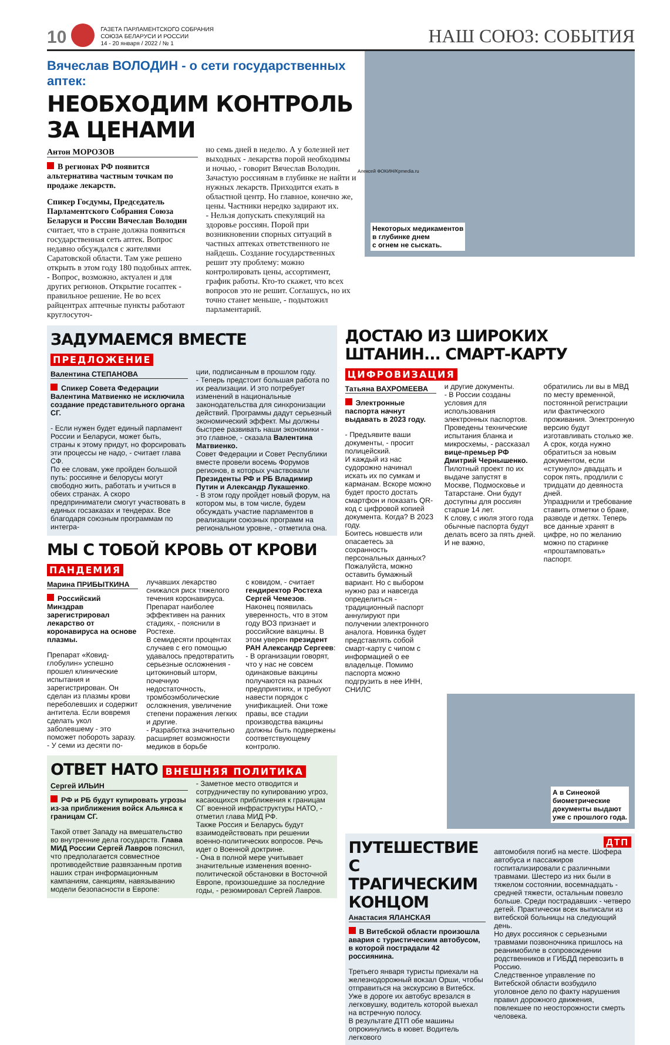10
ГАЗЕТА ПАРЛАМЕНТСКОГО СОБРАНИЯ
СОЮЗА БЕЛАРУСИ И РОССИИ
14 - 20 января / 2022 / № 1
НАШ СОЮЗ: СОБЫТИЯ
Вячеслав ВОЛОДИН - о сети государственных аптек:
НЕОБХОДИМ КОНТРОЛЬ ЗА ЦЕНАМИ
Антон МОРОЗОВ
В регионах РФ появится альтернатива частным точкам по продаже лекарств.
Спикер Госдумы, Председатель Парламентского Собрания Союза Беларуси и России Вячеслав Володин считает, что в стране должна появиться государственная сеть аптек. Вопрос недавно обсуждался с жителями Саратовской области. Там уже решено открыть в этом году 180 подобных аптек.
- Вопрос, возможно, актуален и для других регионов. Открытие госаптек - правильное решение. Не во всех райцентрах аптечные пункты работают круглосуточ-
но семь дней в неделю. А у болезней нет выходных - лекарства порой необходимы и ночью, - говорит Вячеслав Володин.
Зачастую россиянам в глубинке не найти и нужных лекарств. Приходится ехать в областной центр. Но главное, конечно же, цены. Частники нередко задирают их.
- Нельзя допускать спекуляций на здоровье россиян. Порой при возникновении спорных ситуаций в частных аптеках ответственного не найдешь. Создание государственных решит эту проблему: можно контролировать цены, ассортимент, график работы. Кто-то скажет, что всех вопросов это не решит. Соглашусь, но их точно станет меньше, - подытожил парламентарий.
Некоторых медикаментов
в глубинке днем
с огнем не сыскать.
Алексей ФОКИН/Kpmedia.ru
ЗАДУМАЕМСЯ ВМЕСТЕ ПРЕДЛОЖЕНИЕ
Валентина СТЕПАНОВА
Спикер Совета Федерации Валентина Матвиенко не исключила создание представительного органа СГ.
- Если нужен будет единый парламент России и Беларуси, может быть, страны к этому придут, но форсировать эти процессы не надо, - считает глава СФ.
По ее словам, уже пройден большой путь: россияне и белорусы могут свободно жить, работать и учиться в обеих странах. А скоро предприниматели смогут участвовать в единых госзаказах и тендерах. Все благодаря союзным программам по интегра-
ции, подписанным в прошлом году.
- Теперь предстоит большая работа по их реализации. И это потребует изменений в национальные законодательства для синхронизации действий. Программы дадут серьезный экономический эффект. Мы должны быстрее развивать наши экономики - это главное, - сказала Валентина Матвиенко.
Совет Федерации и Совет Республики вместе провели восемь Форумов регионов, в которых участвовали Президенты РФ и РБ Владимир Путин и Александр Лукашенко.
- В этом году пройдет новый форум, на котором мы, в том числе, будем обсуждать участие парламентов в реализации союзных программ на региональном уровне, - отметила она.
МЫ С ТОБОЙ КРОВЬ ОТ КРОВИ ПАНДЕМИЯ
Марина ПРИБЫТКИНА
Российский Минздрав зарегистрировал лекарство от коронавируса на основе плазмы.
Препарат «Ковид-глобулин» успешно прошел клинические испытания и зарегистрирован. Он сделан из плазмы крови переболевших и содержит антитела. Если вовремя сделать укол заболевшему - это поможет побороть заразу.
- У семи из десяти по-
лучавших лекарство снижался риск тяжелого течения коронавируса. Препарат наиболее эффективен на ранних стадиях, - пояснили в Ростехе.
В семидесяти процентах случаев с его помощью удавалось предотвратить серьезные осложнения - цитокиновый шторм, почечную недостаточность, тромбоэмболические осложнения, увеличение степени поражения легких и другие.
- Разработка значительно расширяет возможности медиков в борьбе
с ковидом, - считает гендиректор Ростеха Сергей Чемезов.
Наконец появилась уверенность, что в этом году ВОЗ признает и российские вакцины. В этом уверен президент РАН Александр Сергеев:
- В организации говорят, что у нас не совсем одинаковые вакцины получаются на разных предприятиях, и требуют навести порядок с унификацией. Они тоже правы, все стадии производства вакцины должны быть подвержены соответствующему контролю.
ОТВЕТ НАТО ВНЕШНЯЯ ПОЛИТИКА
Сергей ИЛЬИН
РФ и РБ будут купировать угрозы из-за приближения войск Альянса к границам СГ.
Такой ответ Западу на вмешательство во внутренние дела государств. Глава МИД России Сергей Лавров пояснил, что предполагается совместное противодействие развязанным против наших стран информационным кампаниям, санкциям, навязыванию модели безопасности в Европе:
- Заметное место отводится и сотрудничеству по купированию угроз, касающихся приближения к границам СГ военной инфраструктуры НАТО, - отметил глава МИД РФ.
Также Россия и Беларусь будут взаимодействовать при решении военно-политических вопросов. Речь идет о Военной доктрине.
- Она в полной мере учитывает значительные изменения военно-политической обстановки в Восточной Европе, произошедшие за последние годы, - резюмировал Сергей Лавров.
ДОСТАЮ ИЗ ШИРОКИХ ШТАНИН... СМАРТ-КАРТУ ЦИФРОВИЗАЦИЯ
Татьяна ВАХРОМЕЕВА
Электронные паспорта начнут выдавать в 2023 году.
- Предъявите ваши документы, - просит полицейский.
И каждый из нас судорожно начинал искать их по сумкам и карманам. Вскоре можно будет просто достать смартфон и показать QR-код с цифровой копией документа. Когда? В 2023 году.
Боитесь новшеств или опасаетесь за сохранность персональных данных? Пожалуйста, можно оставить бумажный вариант. Но с выбором нужно раз и навсегда определиться - традиционный паспорт аннулируют при получении электронного аналога. Новинка будет представлять собой смарт-карту с чипом с информацией о ее владельце. Помимо паспорта можно подгрузить в нее ИНН, СНИЛС
и другие документы.
- В России созданы условия для использования электронных паспортов. Проведены технические испытания бланка и микросхемы, - рассказал вице-премьер РФ Дмитрий Чернышенко.
Пилотный проект по их выдаче запустят в Москве, Подмосковье и Татарстане. Они будут доступны для россиян старше 14 лет.
К слову, с июля этого года обычные паспорта будут делать всего за пять дней. И не важно,
обратились ли вы в МВД по месту временной, постоянной регистрации или фактического проживания. Электронную версию будут изготавливать столько же. А срок, когда нужно обратиться за новым документом, если «стукнуло» двадцать и сорок пять, продлили с тридцати до девяноста дней.
Упразднили и требование ставить отметки о браке, разводе и детях. Теперь все данные хранят в цифре, но по желанию можно по старинке «проштамповать» паспорт.
А в Синеокой
биометрические
документы выдают
уже с прошлого года.
ПУТЕШЕСТВИЕ С ТРАГИЧЕСКИМ КОНЦОМ
Анастасия ЯЛАНСКАЯ
В Витебской области произошла авария с туристическим автобусом, в которой пострадали 42 россиянина.
Третьего января туристы приехали на железнодорожный вокзал Орши, чтобы отправиться на экскурсию в Витебск. Уже в дороге их автобус врезался в легковушку, водитель которой выехал на встречную полосу.
В результате ДТП обе машины опрокинулись в кювет. Водитель легкового
ДТП
автомобиля погиб на месте. Шофера автобуса и пассажиров госпитализировали с различными травмами. Шестеро из них были в тяжелом состоянии, восемнадцать - средней тяжести, остальным повезло больше. Среди пострадавших - четверо детей. Практически всех выписали из витебской больницы на следующий день.
Но двух россиянок с серьезными травмами позвоночника пришлось на реанимобиле в сопровождении родственников и ГИБДД перевозить в Россию.
Следственное управление по Витебской области возбудило уголовное дело по факту нарушения правил дорожного движения, повлекшее по неосторожности смерть человека.